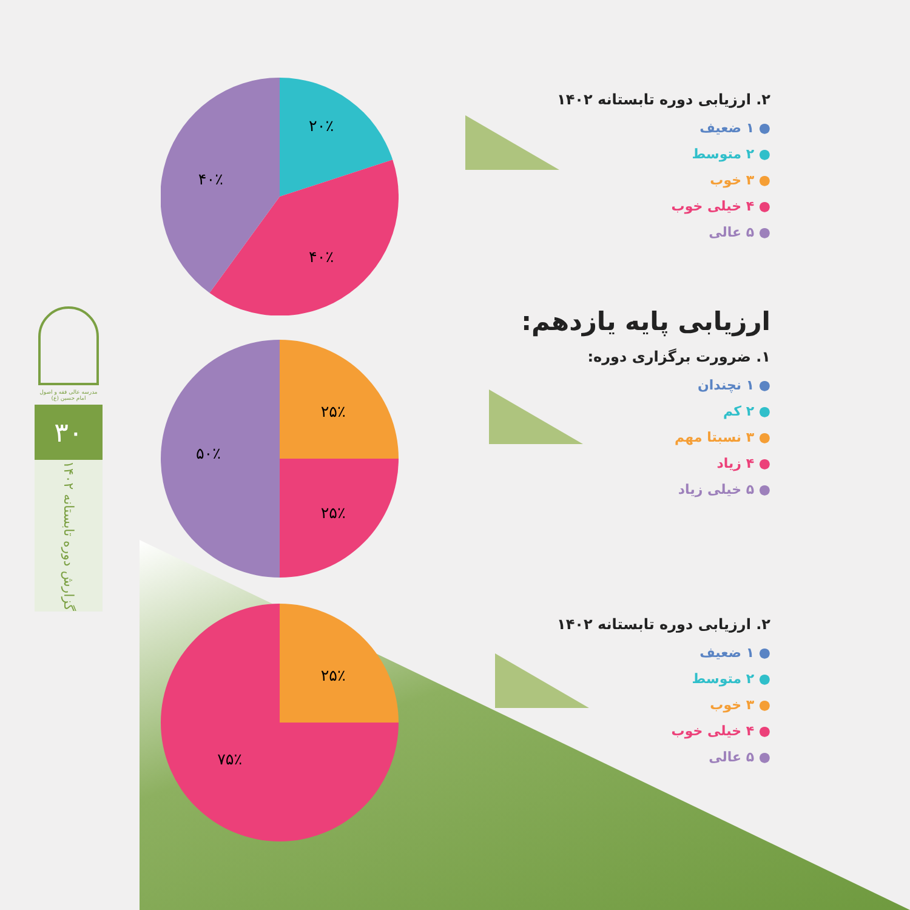مدرسه عالی فقه و اصول امام حسین (ع)
۳۰
گزارش دوره تابستانه ۱۴۰۲
۲۰٪
۴۰٪
۴۰٪
۲۵٪
۲۵٪
۵۰٪
۲۵٪
۷۵٪
۲. ارزیابی دوره تابستانه ۱۴۰۲
● ۱ ضعیف
● ۲ متوسط
● ۳ خوب
● ۴ خیلی خوب
● ۵ عالی
ارزیابی پایه یازدهم:
۱. ضرورت برگزاری دوره:
● ۱ نچندان
● ۲ کم
● ۳ نسبتا مهم
● ۴ زیاد
● ۵ خیلی زیاد
۲. ارزیابی دوره تابستانه ۱۴۰۲
● ۱ ضعیف
● ۲ متوسط
● ۳ خوب
● ۴ خیلی خوب
● ۵ عالی